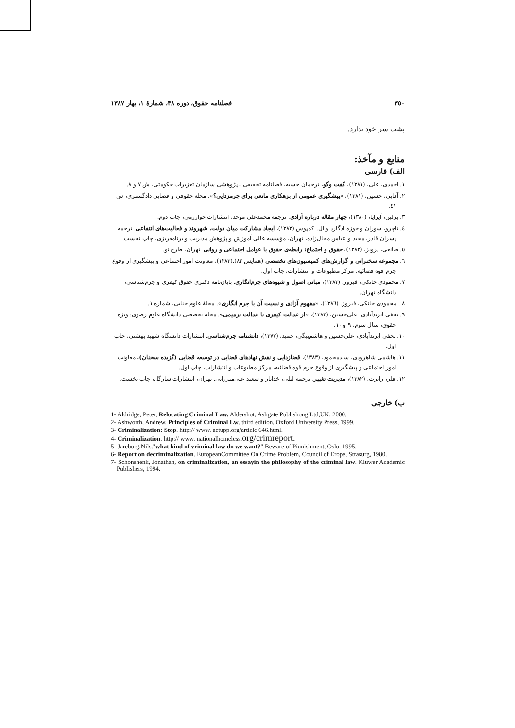٣٥٠ فصلنامه حقوق، دوره ٣٨، شمارۀ ١، بهار ١٣٨٧
پشت سر خود ندارد.
منابع و مآخذ:
الف) فارسی
١. احمدی، علی، (١٣٨١)، گفت وگو، ترجمان حسبه، فصلنامه تحقیقی ـ پژوهشی سازمان تعزیرات حکومتی، ش ٧ و ٨.
٢. آقایی، حسین، (١٣٨١)، «پیشگیری عمومی از بزهکاری مانعی برای جرمزدایی؟». مجله حقوقی و قضایی دادگستری، ش ٤١.
٣. برلین، آیزایا، (١٣٨٠)، چهار مقاله درباره آزادی. ترجمه محمدعلی موحد، انتشارات خوارزمی، چاپ دوم.
٤. تاچرو، سوران و خوزه ادگارد و ال. کمپوس.(١٣٨٢)، ایجاد مشارکت میان دولت، شهروند و فعالیت‌های انتفاعی. ترجمه پسران قادر، مجید و عباس مخال‌زاده، تهران، مؤسسه عالی آموزش و پژوهش مدیریت و برنامه‌ریزی، چاپ نخست.
٥. صانعی، پرویز، (١٣٨٢)، حقوق و اجتماع: رابطه‌ی حقوق با عوامل اجتماعی و روانی. تهران، طرح نو.
٦. مجموعه سخنرانی و گزارش‌های کمیسیون‌های تخصصی (همایش ٨٢).(١٣٨٣)، معاونت امور اجتماعی و پیشگیری از وقوع جرم قوه قضائیه. مرکز مطبوعات و انتشارات، چاپ اول.
٧. محمودی جانکی، فیروز. (١٣٨٢)، مبانی اصول و شیوه‌های جرم‌انگاری. پایان‌نامه دکتری حقوق کیفری و جرم‌شناسی، دانشگاه تهران.
٨ . محمودی جانکی، فیروز. (١٣٨٦)، «مفهوم آزادی و نسبت آن با جرم انگاری». مجلهٔ علوم جنایی، شماره ١.
٩. نجفی ابرندآبادی، علی‌حسین، (١٣٨٢)، «از عدالت کیفری تا عدالت ترمیمی». مجله تخصصی دانشگاه علوم رضوی: ویژه حقوق، سال سوم، ٩ و ١٠.
١٠. نجفی ابرندآبادی، علی‌حسین و هاشم‌بیگی، حمید، (١٣٧٧)، دانشنامه جرم‌شناسی. انتشارات دانشگاه شهید بهشتی، چاپ اول.
١١. هاشمی شاهرودی، سیدمحمود، (١٣٨٣)، قضازدایی و نقش نهادهای قضایی در توسعه قضایی (گزیده سخنان). معاونت امور اجتماعی و پیشگیری از وقوع جرم قوه قضائیه، مرکز مطبوعات و انتشارات، چاپ اول.
١٢. هلر، رابرت. (١٣٨٢)، مدیریت تغییر. ترجمه لیلی، خدایار و سعید علی‌میرزایی. تهران، انتشارات سارگل، چاپ نخست.
ب) خارجی
1- Aldridge, Peter, Relocating Criminal Law. Aldershot, Ashgate Publishong Ltd,UK, 2000.
2- Ashworth, Andrew, Principles of Criminal Lw. third edition, Oxford University Press, 1999.
3- Criminalization: Stop. http:// www. actupp.org/article 646.html.
4- Criminalization. http:// www. nationalhomeless.org/crimreport.
5- Jareborg,Nils."what kind of vriminal law do we want?".Beware of Piunishment, Oslo. 1995.
6- Report on decriminalization. EuropeanCommittee On Crime Problem, Council of Erope, Strasurg, 1980.
7- Schonshenk, Jonathan, on criminalization, an essayin the philosophy of the criminal law. Kluwer Academic Publishers, 1994.